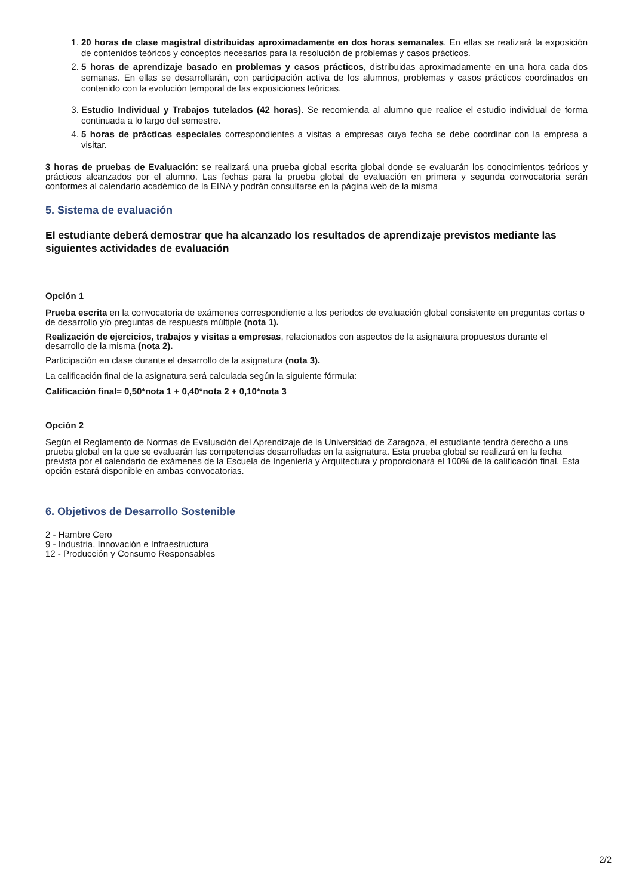1. 20 horas de clase magistral distribuidas aproximadamente en dos horas semanales. En ellas se realizará la exposición de contenidos teóricos y conceptos necesarios para la resolución de problemas y casos prácticos.
2. 5 horas de aprendizaje basado en problemas y casos prácticos, distribuidas aproximadamente en una hora cada dos semanas. En ellas se desarrollarán, con participación activa de los alumnos, problemas y casos prácticos coordinados en contenido con la evolución temporal de las exposiciones teóricas.
3. Estudio Individual y Trabajos tutelados (42 horas). Se recomienda al alumno que realice el estudio individual de forma continuada a lo largo del semestre.
4. 5 horas de prácticas especiales correspondientes a visitas a empresas cuya fecha se debe coordinar con la empresa a visitar.
3 horas de pruebas de Evaluación: se realizará una prueba global escrita global donde se evaluarán los conocimientos teóricos y prácticos alcanzados por el alumno. Las fechas para la prueba global de evaluación en primera y segunda convocatoria serán conformes al calendario académico de la EINA y podrán consultarse en la página web de la misma
5. Sistema de evaluación
El estudiante deberá demostrar que ha alcanzado los resultados de aprendizaje previstos mediante las siguientes actividades de evaluación
Opción 1
Prueba escrita en la convocatoria de exámenes correspondiente a los periodos de evaluación global consistente en preguntas cortas o de desarrollo y/o preguntas de respuesta múltiple (nota 1).
Realización de ejercicios, trabajos y visitas a empresas, relacionados con aspectos de la asignatura propuestos durante el desarrollo de la misma (nota 2).
Participación en clase durante el desarrollo de la asignatura (nota 3).
La calificación final de la asignatura será calculada según la siguiente fórmula:
Calificación final= 0,50*nota 1 + 0,40*nota 2 + 0,10*nota 3
Opción 2
Según el Reglamento de Normas de Evaluación del Aprendizaje de la Universidad de Zaragoza, el estudiante tendrá derecho a una prueba global en la que se evaluarán las competencias desarrolladas en la asignatura. Esta prueba global se realizará en la fecha prevista por el calendario de exámenes de la Escuela de Ingeniería y Arquitectura y proporcionará el 100% de la calificación final. Esta opción estará disponible en ambas convocatorias.
6. Objetivos de Desarrollo Sostenible
2 - Hambre Cero
9 - Industria, Innovación e Infraestructura
12 - Producción y Consumo Responsables
2/2